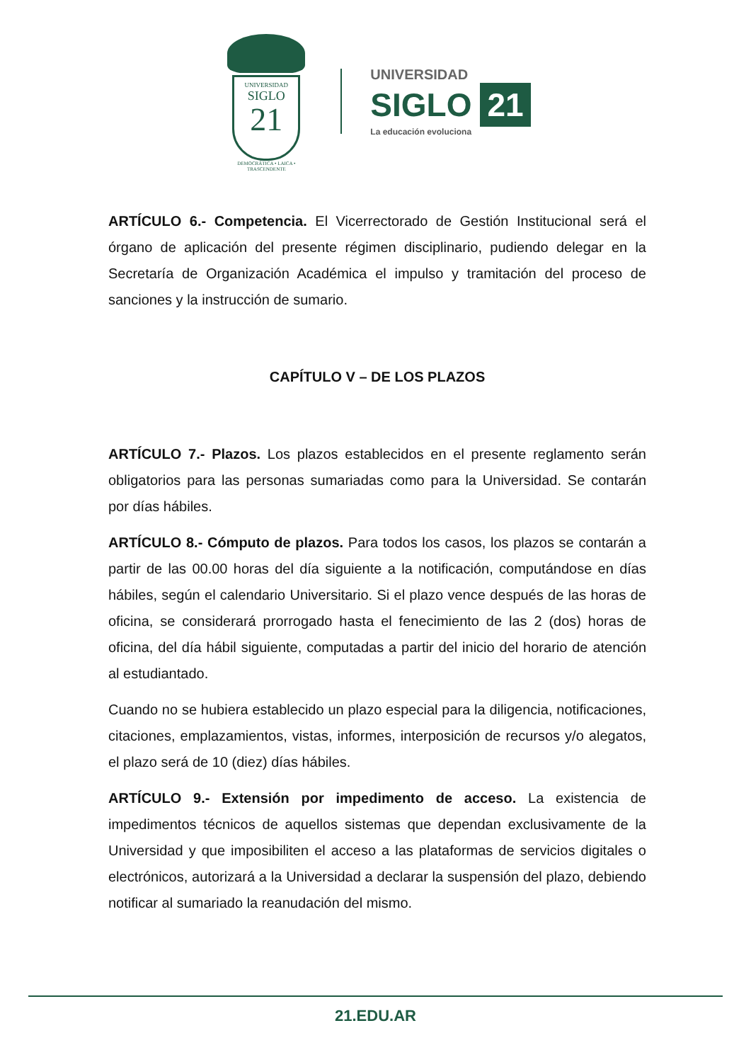UNIVERSIDAD
SIGLO
21
DEMOCRÁTICA • LAICA • TRASCENDENTE
UNIVERSIDAD
SIGLO 21
La educación evoluciona
ARTÍCULO 6.- Competencia. El Vicerrectorado de Gestión Institucional será el órgano de aplicación del presente régimen disciplinario, pudiendo delegar en la Secretaría de Organización Académica el impulso y tramitación del proceso de sanciones y la instrucción de sumario.
CAPÍTULO V – DE LOS PLAZOS
ARTÍCULO 7.- Plazos. Los plazos establecidos en el presente reglamento serán obligatorios para las personas sumariadas como para la Universidad. Se contarán por días hábiles.
ARTÍCULO 8.- Cómputo de plazos. Para todos los casos, los plazos se contarán a partir de las 00.00 horas del día siguiente a la notificación, computándose en días hábiles, según el calendario Universitario. Si el plazo vence después de las horas de oficina, se considerará prorrogado hasta el fenecimiento de las 2 (dos) horas de oficina, del día hábil siguiente, computadas a partir del inicio del horario de atención al estudiantado.
Cuando no se hubiera establecido un plazo especial para la diligencia, notificaciones, citaciones, emplazamientos, vistas, informes, interposición de recursos y/o alegatos, el plazo será de 10 (diez) días hábiles.
ARTÍCULO 9.- Extensión por impedimento de acceso. La existencia de impedimentos técnicos de aquellos sistemas que dependan exclusivamente de la Universidad y que imposibiliten el acceso a las plataformas de servicios digitales o electrónicos, autorizará a la Universidad a declarar la suspensión del plazo, debiendo notificar al sumariado la reanudación del mismo.
21.EDU.AR